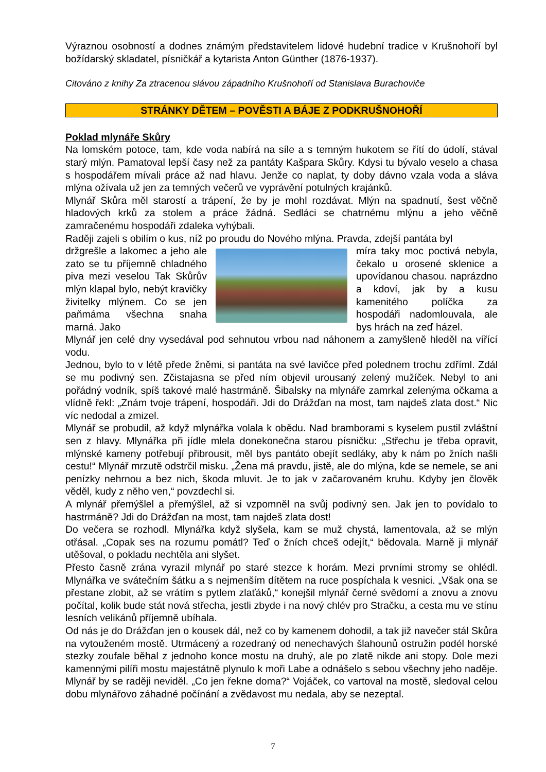Výraznou osobností a dodnes známým představitelem lidové hudební tradice v Krušnohoří byl božídarský skladatel, písničkář a kytarista Anton Günther (1876-1937).
Citováno z knihy Za ztracenou slávou západního Krušnohoří od Stanislava Burachoviče
STRÁNKY DĚTEM – POVĚSTI A BÁJE Z PODKRUŠNOHOŘÍ
Poklad mlynáře Skůry
Na lomském potoce, tam, kde voda nabírá na síle a s temným hukotem se řítí do údolí, stával starý mlýn. Pamatoval lepší časy než za pantáty Kašpara Skůry. Kdysi tu bývalo veselo a chasa s hospodářem mívali práce až nad hlavu. Jenže co naplat, ty doby dávno vzala voda a sláva mlýna ožívala už jen za temných večerů ve vyprávění potulných krajánků.
Mlynář Skůra měl starostí a trápení, že by je mohl rozdávat. Mlýn na spadnutí, šest věčně hladových krků za stolem a práce žádná. Sedláci se chatrnému mlýnu a jeho věčně zamračenému hospodáři zdaleka vyhýbali.
Raději zajeli s obilím o kus, níž po proudu do Nového mlýna. Pravda, zdejší pantáta byl
držgrešle a lakomec a jeho ale zato se tu příjemně chladného piva mezi veselou Tak Skůrův mlýn klapal bylo, nebýt kravičky živitelky mlýnem. Co se jen paňmáma všechna snaha marná. Jako
míra taky moc poctivá nebyla, čekalo u orosené sklenice a upovídanou chasou. naprázdno a kdoví, jak by a kusu kamenitého políčka za hospodáři nadomlouvala, ale bys hrách na zeď házel.
Mlynář jen celé dny vysedával pod sehnutou vrbou nad náhonem a zamyšleně hleděl na vířící vodu.
Jednou, bylo to v létě přede žněmi, si pantáta na své lavičce před polednem trochu zdříml. Zdál se mu podivný sen. Zčistajasna se před ním objevil urousaný zelený mužíček. Nebyl to ani pořádný vodník, spíš takové malé hastrmáně. Šibalsky na mlynáře zamrkal zelenýma očkama a vlídně řekl: „Znám tvoje trápení, hospodáři. Jdi do Drážďan na most, tam najdeš zlata dost.“ Nic víc nedodal a zmizel.
Mlynář se probudil, až když mlynářka volala k obědu. Nad bramborami s kyselem pustil zvláštní sen z hlavy. Mlynářka při jídle mlela donekonečna starou písničku: „Střechu je třeba opravit, mlýnské kameny potřebují přibrousit, měl bys pantáto obejít sedláky, aby k nám po žních našli cestu!“ Mlynář mrzutě odstrčil misku. „Žena má pravdu, jistě, ale do mlýna, kde se nemele, se ani penízky nehrnou a bez nich, škoda mluvit. Je to jak v začarovaném kruhu. Kdyby jen člověk věděl, kudy z něho ven,“ povzdechl si.
A mlynář přemýšlel a přemýšlel, až si vzpomněl na svůj podivný sen. Jak jen to povídalo to hastrmáně? Jdi do Drážďan na most, tam najdeš zlata dost!
Do večera se rozhodl. Mlynářka když slyšela, kam se muž chystá, lamentovala, až se mlýn otřásal. „Copak ses na rozumu pomátl? Teď o žních chceš odejít,“ bědovala. Marně ji mlynář utěšoval, o pokladu nechtěla ani slyšet.
Přesto časně zrána vyrazil mlynář po staré stezce k horám. Mezi prvními stromy se ohlédl. Mlynářka ve svátečním šátku a s nejmenším dítětem na ruce pospíchala k vesnici. „Však ona se přestane zlobit, až se vrátím s pytlem zlaťáků,“ konejšil mlynář černé svědomí a znovu a znovu počítal, kolik bude stát nová střecha, jestli zbyde i na nový chlév pro Stračku, a cesta mu ve stínu lesních velikánů příjemně ubíhala.
Od nás je do Drážďan jen o kousek dál, než co by kamenem dohodil, a tak již navečer stál Skůra na vytouženém mostě. Utrmácený a rozedraný od nenechavých šlahounů ostružin podél horské stezky zoufale běhal z jednoho konce mostu na druhý, ale po zlatě nikde ani stopy. Dole mezi kamennými pilíři mostu majestátně plynulo k moři Labe a odnášelo s sebou všechny jeho naděje. Mlynář by se raději neviděl. „Co jen řekne doma?“ Vojáček, co vartoval na mostě, sledoval celou dobu mlynářovo záhadné počínání a zvědavost mu nedala, aby se nezeptal.
7